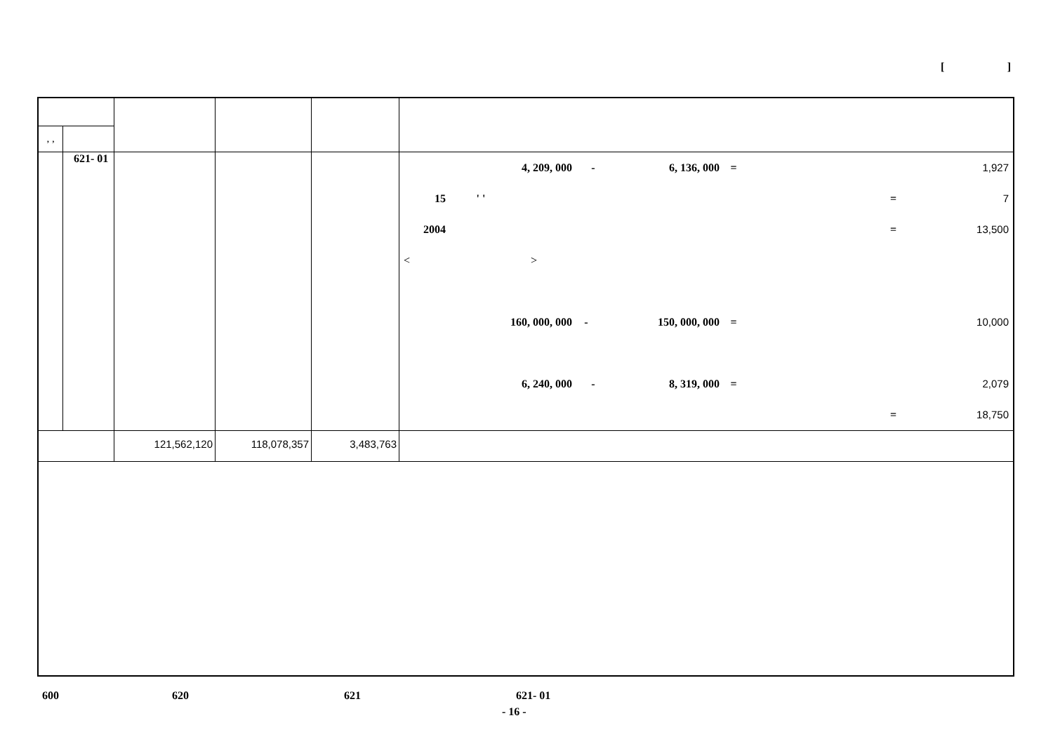[]
| , , | | | | | | |
| | 621- 01 | | | | | 4, 209, 000 - 6, 136, 000 = 1,927 15 ' ' = 7 2004 = 13,500 < > 160, 000, 000 - 150, 000, 000 = 10,000 6, 240, 000 - 8, 319, 000 = 2,079 = 18,750 |
| | | | 121,562,120 | 118,078,357 | 3,483,763 | |
600 620 621 621- 01
- 16 -